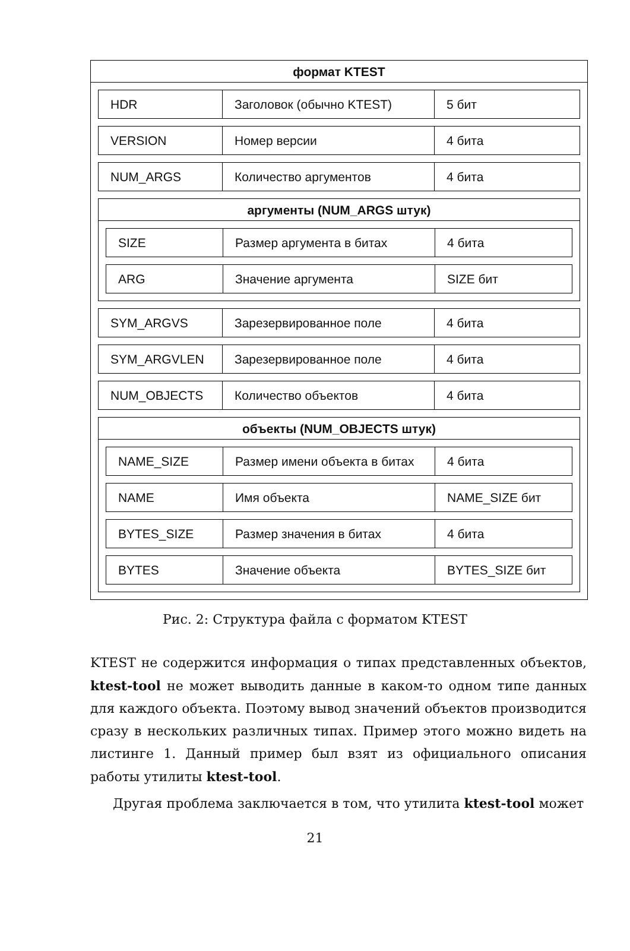формат KTEST
HDR Заголовок (обычно KTEST) 5 бит
VERSION Номер версии 4 бита
NUM_ARGS Количество аргументов 4 бита
аргументы (NUM_ARGS штук)
SIZE Размер аргумента в битах 4 бита
ARG Значение аргумента SIZE бит
SYM_ARGVS Зарезервированное поле 4 бита
SYM_ARGVLEN Зарезервированное поле 4 бита
NUM_OBJECTS Количество объектов 4 бита
объекты (NUM_OBJECTS штук)
NAME_SIZE Размер имени объекта в битах
4 бита
NAME Имя объекта NAME_SIZE бит
BYTES_SIZE Размер значения в битах 4 бита
BYTES Значение объекта BYTES_SIZE бит
Рис. 2: Структура файла с форматом KTEST
KTEST не содержится информация о типах представленных объектов, ktest-tool не может выводить данные в каком-то одном типе данных для каждого объекта. Поэтому вывод значений объектов производит­ся сразу в нескольких различных типах. Пример этого можно видеть на листинге 1. Данный пример был взят из официального описания работы утилиты ktest-tool.
Другая проблема заключается в том, что утилита ktest-tool может
21